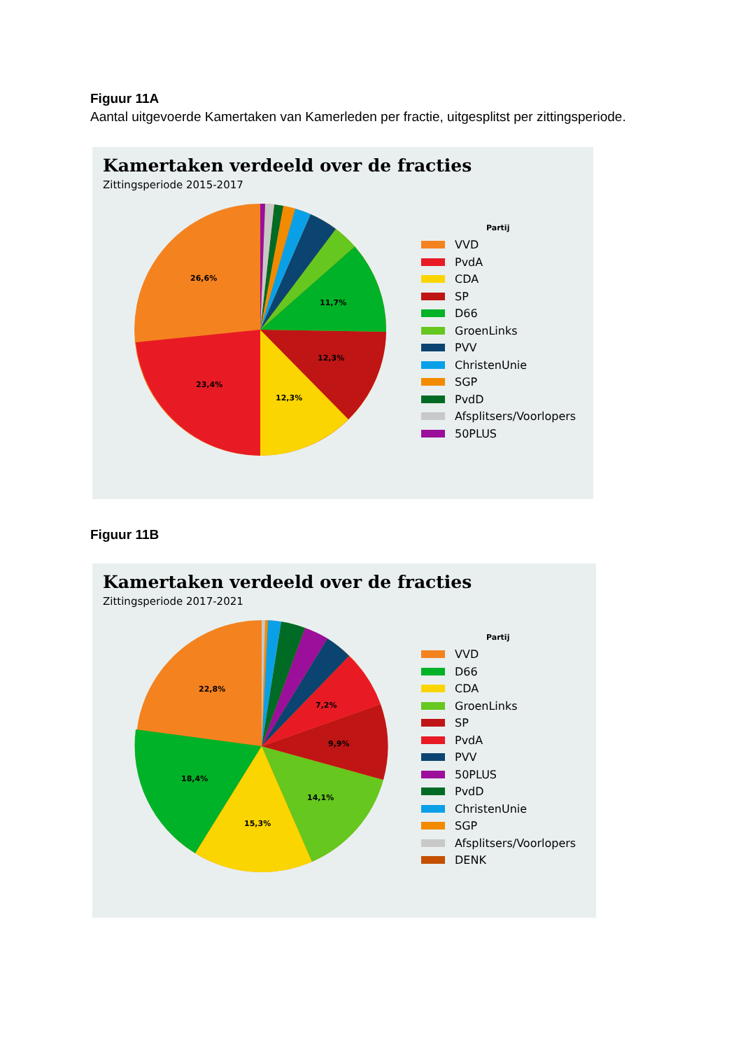Figuur 11A
Aantal uitgevoerde Kamertaken van Kamerleden per fractie, uitgesplitst per zittingsperiode.
Kamertaken verdeeld over de fracties
Zittingsperiode 2015-2017
26,6%
23,4%
12,3%
12,3%
11,7%
Partij
VVD
PvdA
CDA
SP
D66
GroenLinks
PVV
ChristenUnie
SGP
PvdD
Afsplitsers/Voorlopers
50PLUS
Figuur 11B
Kamertaken verdeeld over de fracties
Zittingsperiode 2017-2021
22,8%
18,4%
15,3%
14,1%
9,9%
7,2%
Partij
VVD
D66
CDA
GroenLinks
SP
PvdA
PVV
50PLUS
PvdD
ChristenUnie
SGP
Afsplitsers/Voorlopers
DENK